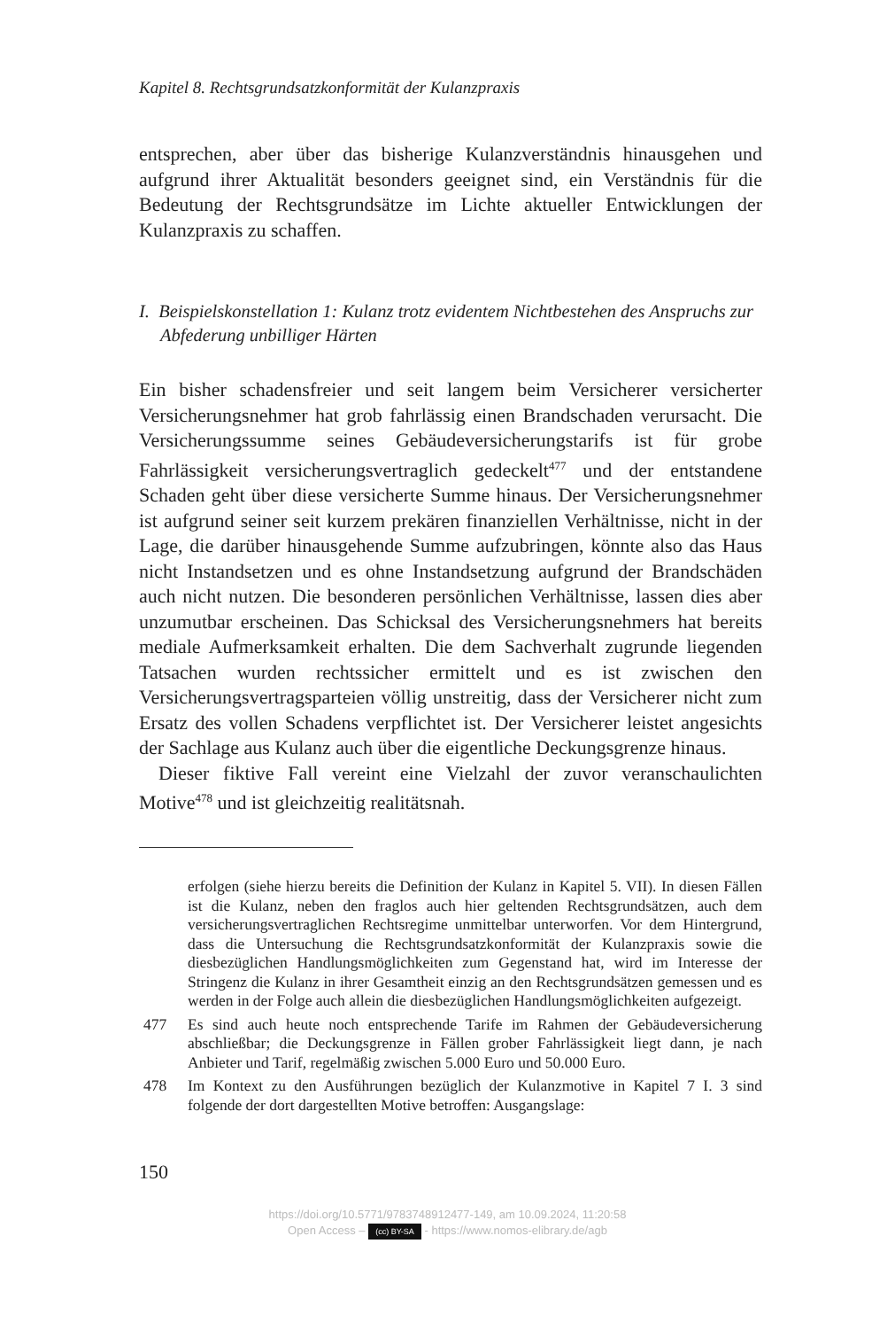Kapitel 8. Rechtsgrundsatzkonformität der Kulanzpraxis
entsprechen, aber über das bisherige Kulanzverständnis hinausgehen und aufgrund ihrer Aktualität besonders geeignet sind, ein Verständnis für die Bedeutung der Rechtsgrundsätze im Lichte aktueller Entwicklungen der Kulanzpraxis zu schaffen.
I. Beispielskonstellation 1: Kulanz trotz evidentem Nichtbestehen des Anspruchs zur Abfederung unbilliger Härten
Ein bisher schadensfreier und seit langem beim Versicherer versicherter Versicherungsnehmer hat grob fahrlässig einen Brandschaden verursacht. Die Versicherungssumme seines Gebäudeversicherungstarifs ist für grobe Fahrlässigkeit versicherungsvertraglich gedeckelt<sup>477</sup> und der entstandene Schaden geht über diese versicherte Summe hinaus. Der Versicherungsnehmer ist aufgrund seiner seit kurzem prekären finanziellen Verhältnisse, nicht in der Lage, die darüber hinausgehende Summe aufzubringen, könnte also das Haus nicht Instandsetzen und es ohne Instandsetzung aufgrund der Brandschäden auch nicht nutzen. Die besonderen persönlichen Verhältnisse, lassen dies aber unzumutbar erscheinen. Das Schicksal des Versicherungsnehmers hat bereits mediale Aufmerksamkeit erhalten. Die dem Sachverhalt zugrunde liegenden Tatsachen wurden rechtssicher ermittelt und es ist zwischen den Versicherungsvertragsparteien völlig unstreitig, dass der Versicherer nicht zum Ersatz des vollen Schadens verpflichtet ist. Der Versicherer leistet angesichts der Sachlage aus Kulanz auch über die eigentliche Deckungsgrenze hinaus.
Dieser fiktive Fall vereint eine Vielzahl der zuvor veranschaulichten Motive<sup>478</sup> und ist gleichzeitig realitätsnah.
erfolgen (siehe hierzu bereits die Definition der Kulanz in Kapitel 5. VII). In diesen Fällen ist die Kulanz, neben den fraglos auch hier geltenden Rechtsgrundsätzen, auch dem versicherungsvertraglichen Rechtsregime unmittelbar unterworfen. Vor dem Hintergrund, dass die Untersuchung die Rechtsgrundsatzkonformität der Kulanzpraxis sowie die diesbezüglichen Handlungsmöglichkeiten zum Gegenstand hat, wird im Interesse der Stringenz die Kulanz in ihrer Gesamtheit einzig an den Rechtsgrundsätzen gemessen und es werden in der Folge auch allein die diesbezüglichen Handlungsmöglichkeiten aufgezeigt.
477 Es sind auch heute noch entsprechende Tarife im Rahmen der Gebäudeversicherung abschließbar; die Deckungsgrenze in Fällen grober Fahrlässigkeit liegt dann, je nach Anbieter und Tarif, regelmäßig zwischen 5.000 Euro und 50.000 Euro.
478 Im Kontext zu den Ausführungen bezüglich der Kulanzmotive in Kapitel 7 I. 3 sind folgende der dort dargestellten Motive betroffen: Ausgangslage:
150
https://doi.org/10.5771/9783748912477-149, am 10.09.2024, 11:20:58
Open Access – (cc) BY-SA - https://www.nomos-elibrary.de/agb